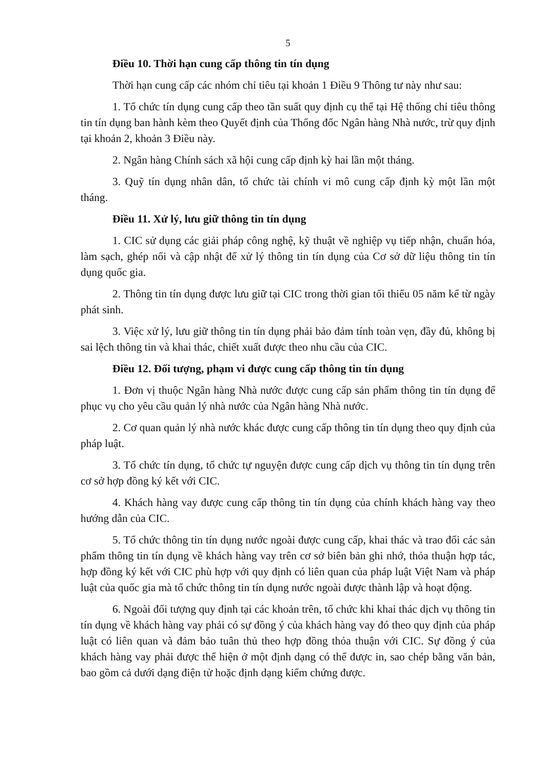5
Điều 10. Thời hạn cung cấp thông tin tín dụng
Thời hạn cung cấp các nhóm chỉ tiêu tại khoản 1 Điều 9 Thông tư này như sau:
1. Tổ chức tín dụng cung cấp theo tần suất quy định cụ thể tại Hệ thống chỉ tiêu thông tin tín dụng ban hành kèm theo Quyết định của Thống đốc Ngân hàng Nhà nước, trừ quy định tại khoản 2, khoản 3 Điều này.
2. Ngân hàng Chính sách xã hội cung cấp định kỳ hai lần một tháng.
3. Quỹ tín dụng nhân dân, tổ chức tài chính vi mô cung cấp định kỳ một lần một tháng.
Điều 11. Xử lý, lưu giữ thông tin tín dụng
1. CIC sử dụng các giải pháp công nghệ, kỹ thuật về nghiệp vụ tiếp nhận, chuẩn hóa, làm sạch, ghép nối và cập nhật để xử lý thông tin tín dụng của Cơ sở dữ liệu thông tin tín dụng quốc gia.
2. Thông tin tín dụng được lưu giữ tại CIC trong thời gian tối thiểu 05 năm kể từ ngày phát sinh.
3. Việc xử lý, lưu giữ thông tin tín dụng phải bảo đảm tính toàn vẹn, đầy đủ, không bị sai lệch thông tin và khai thác, chiết xuất được theo nhu cầu của CIC.
Điều 12. Đối tượng, phạm vi được cung cấp thông tin tín dụng
1. Đơn vị thuộc Ngân hàng Nhà nước được cung cấp sản phẩm thông tin tín dụng để phục vụ cho yêu cầu quản lý nhà nước của Ngân hàng Nhà nước.
2. Cơ quan quản lý nhà nước khác được cung cấp thông tin tín dụng theo quy định của pháp luật.
3. Tổ chức tín dụng, tổ chức tự nguyện được cung cấp dịch vụ thông tin tín dụng trên cơ sở hợp đồng ký kết với CIC.
4. Khách hàng vay được cung cấp thông tin tín dụng của chính khách hàng vay theo hướng dẫn của CIC.
5. Tổ chức thông tin tín dụng nước ngoài được cung cấp, khai thác và trao đổi các sản phẩm thông tin tín dụng về khách hàng vay trên cơ sở biên bản ghi nhớ, thỏa thuận hợp tác, hợp đồng ký kết với CIC phù hợp với quy định có liên quan của pháp luật Việt Nam và pháp luật của quốc gia mà tổ chức thông tin tín dụng nước ngoài được thành lập và hoạt động.
6. Ngoài đối tượng quy định tại các khoản trên, tổ chức khi khai thác dịch vụ thông tin tín dụng về khách hàng vay phải có sự đồng ý của khách hàng vay đó theo quy định của pháp luật có liên quan và đảm bảo tuân thủ theo hợp đồng thỏa thuận với CIC. Sự đồng ý của khách hàng vay phải được thể hiện ở một định dạng có thể được in, sao chép bằng văn bản, bao gồm cả dưới dạng điện tử hoặc định dạng kiểm chứng được.